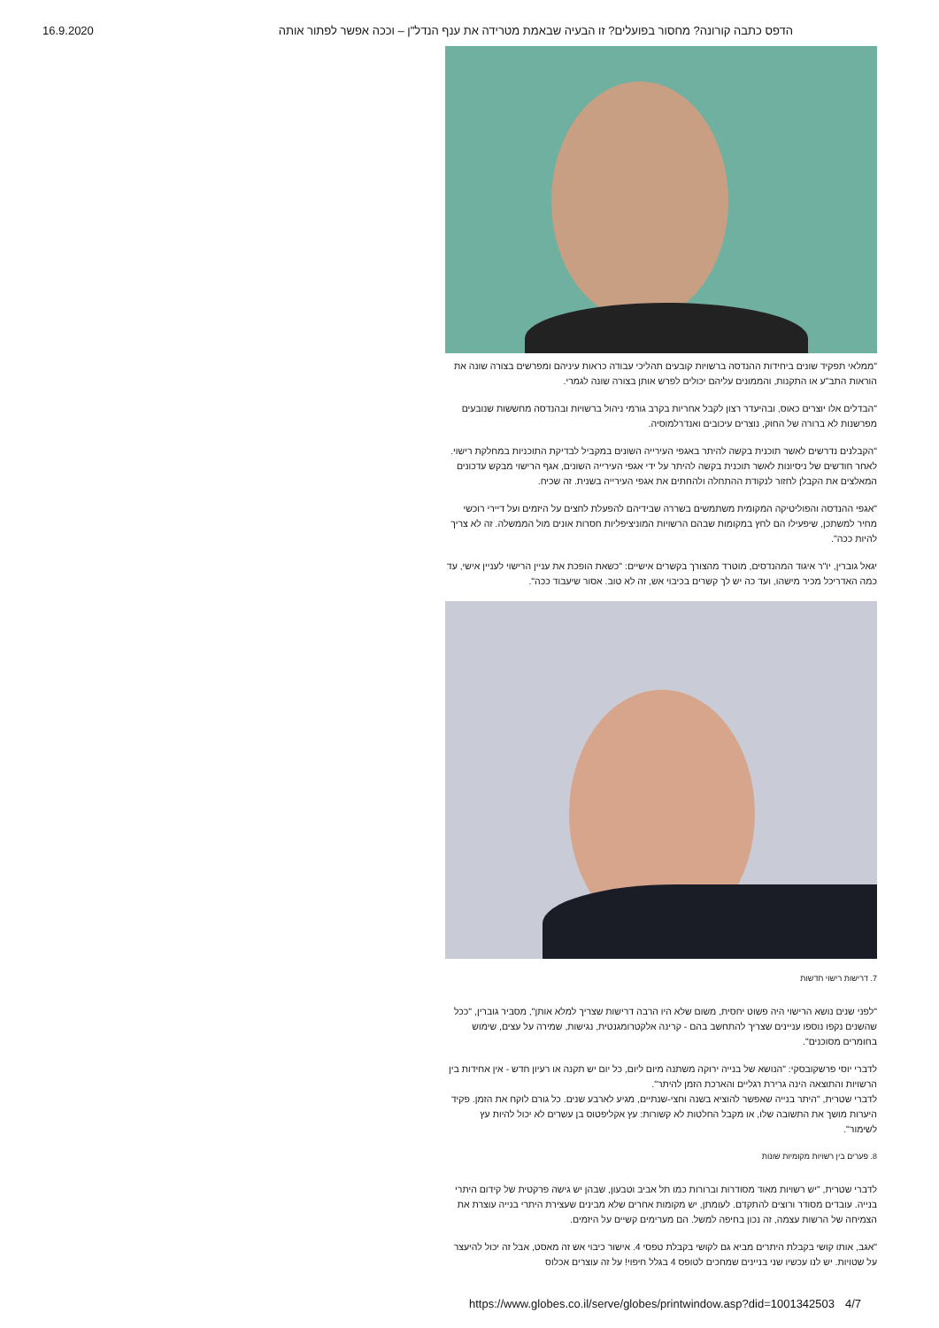16.9.2020 הדפס כתבה קורונה? מחסור בפועלים? זו הבעיה שבאמת מטרידה את ענף הנדל"ן – וככה אפשר לפתור אותה
"ממלאי תפקיד שונים ביחידות ההנדסה ברשויות קובעים תהליכי עבודה כראות עיניהם ומפרשים בצורה שונה את הוראות התב"ע או התקנות, והממונים עליהם יכולים לפרש אותן בצורה שונה לגמרי.
"הבדלים אלו יוצרים כאוס, ובהיעדר רצון לקבל אחריות בקרב גורמי ניהול ברשויות ובהנדסה מחששות שנובעים מפרשנות לא ברורה של החוק, נוצרים עיכובים ואנדרלמוסיה.
"הקבלנים נדרשים לאשר תוכנית בקשה להיתר באגפי העירייה השונים במקביל לבדיקת התוכניות במחלקת רישוי. לאחר חודשים של ניסיונות לאשר תוכנית בקשה להיתר על ידי אגפי העירייה השונים, אגף הרישוי מבקש עדכונים המאלצים את הקבלן לחזור לנקודת ההתחלה ולהחתים את אגפי העירייה בשנית. זה שכיח.
"אגפי ההנדסה והפוליטיקה המקומית משתמשים בשררה שבידיהם להפעלת לחצים על היזמים ועל דיירי רוכשי מחיר למשתכן, שיפעילו הם לחץ במקומות שבהם הרשויות המוניציפליות חסרות אונים מול הממשלה. זה לא צריך להיות ככה".
יגאל גוברין, יו"ר איגוד המהנדסים, מוטרד מהצורך בקשרים אישיים: "כשאת הופכת את עניין הרישוי לעניין אישי, עד כמה האדריכל מכיר מישהו, ועד כה יש לך קשרים בכיבוי אש, זה לא טוב. אסור שיעבוד ככה".
7. דרישות רישוי חדשות
"לפני שנים נושא הרישוי היה פשוט יחסית, משום שלא היו הרבה דרישות שצריך למלא אותן", מסביר גוברין, "ככל שהשנים נקפו נוספו עניינים שצריך להתחשב בהם - קרינה אלקטרומגנטית, נגישות, שמירה על עצים, שימוש בחומרים מסוכנים".
לדברי יוסי פרשקובסקי: "הנושא של בנייה ירוקה משתנה מיום ליום, כל יום יש תקנה או רעיון חדש - אין אחידות בין הרשויות והתוצאה הינה גרירת רגליים והארכת הזמן להיתר".
לדברי שטרית, "היתר בנייה שאפשר להוציא בשנה וחצי-שנתיים, מגיע לארבע שנים. כל גורם לוקח את הזמן. פקיד היערות מושך את התשובה שלו, או מקבל החלטות לא קשורות: עץ אקליפטוס בן עשרים לא יכול להיות עץ לשימור".
8. פערים בין רשויות מקומיות שונות
לדברי שטרית, "יש רשויות מאוד מסודרות וברורות כמו תל אביב וטבעון, שבהן יש גישה פרקטית של קידום היתרי בנייה. עובדים מסודר ורוצים להתקדם. לעומתן, יש מקומות אחרים שלא מבינים שעצירת היתרי בנייה עוצרת את הצמיחה של הרשות עצמה, זה נכון בחיפה למשל. הם מערימים קשיים על היזמים.
"אגב, אותו קושי בקבלת היתרים מביא גם לקושי בקבלת טפסי 4. אישור כיבוי אש זה מאסט, אבל זה יכול להיעצר על שטויות. יש לנו עכשיו שני בניינים שמחכים לטופס 4 בגלל חיפוי! על זה עוצרים אכלוס
https://www.globes.co.il/serve/globes/printwindow.asp?did=1001342503 4/7